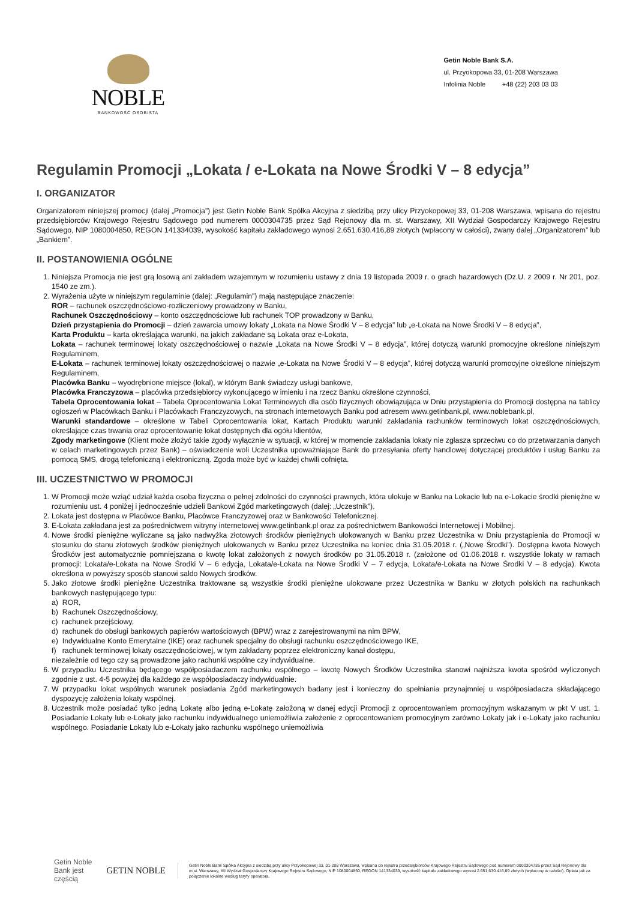NOBLE
BANKOWOŚĆ OSOBISTA
Getin Noble Bank S.A.
ul. Przyokopowa 33, 01-208 Warszawa
Infolinia Noble +48 (22) 203 03 03
Regulamin Promocji „Lokata / e-Lokata na Nowe Środki V – 8 edycja”
I. ORGANIZATOR
Organizatorem niniejszej promocji (dalej „Promocja”) jest Getin Noble Bank Spółka Akcyjna z siedzibą przy ulicy Przyokopowej 33, 01-208 Warszawa, wpisana do rejestru przedsiębiorców Krajowego Rejestru Sądowego pod numerem 0000304735 przez Sąd Rejonowy dla m. st. Warszawy, XII Wydział Gospodarczy Krajowego Rejestru Sądowego, NIP 1080004850, REGON 141334039, wysokość kapitału zakładowego wynosi 2.651.630.416,89 złotych (wpłacony w całości), zwany dalej „Organizatorem” lub „Bankiem”.
II. POSTANOWIENIA OGÓLNE
1. Niniejsza Promocja nie jest grą losową ani zakładem wzajemnym w rozumieniu ustawy z dnia 19 listopada 2009 r. o grach hazardowych (Dz.U. z 2009 r. Nr 201, poz. 1540 ze zm.).
2. Wyrażenia użyte w niniejszym regulaminie (dalej: „Regulamin”) mają następujące znaczenie:
ROR – rachunek oszczędnościowo-rozliczeniowy prowadzony w Banku,
Rachunek Oszczędnościowy – konto oszczędnościowe lub rachunek TOP prowadzony w Banku,
Dzień przystąpienia do Promocji – dzień zawarcia umowy lokaty „Lokata na Nowe Środki V – 8 edycja” lub „e-Lokata na Nowe Środki V – 8 edycja”,
Karta Produktu – karta określająca warunki, na jakich zakładane są Lokata oraz e-Lokata,
Lokata – rachunek terminowej lokaty oszczędnościowej o nazwie „Lokata na Nowe Środki V – 8 edycja”, której dotyczą warunki promocyjne określone niniejszym Regulaminem,
E-Lokata – rachunek terminowej lokaty oszczędnościowej o nazwie „e-Lokata na Nowe Środki V – 8 edycja”, której dotyczą warunki promocyjne określone niniejszym Regulaminem,
Placówka Banku – wyodrębnione miejsce (lokal), w którym Bank świadczy usługi bankowe,
Placówka Franczyzowa – placówka przedsiębiorcy wykonującego w imieniu i na rzecz Banku określone czynności,
Tabela Oprocentowania lokat – Tabela Oprocentowania Lokat Terminowych dla osób fizycznych obowiązująca w Dniu przystąpienia do Promocji dostępna na tablicy ogłoszeń w Placówkach Banku i Placówkach Franczyzowych, na stronach internetowych Banku pod adresem www.getinbank.pl, www.noblebank.pl,
Warunki standardowe – określone w Tabeli Oprocentowania lokat, Kartach Produktu warunki zakładania rachunków terminowych lokat oszczędnościowych, określające czas trwania oraz oprocentowanie lokat dostępnych dla ogółu klientów,
Zgody marketingowe (Klient może złożyć takie zgody wyłącznie w sytuacji, w której w momencie zakładania lokaty nie zgłasza sprzeciwu co do przetwarzania danych w celach marketingowych przez Bank) – oświadczenie woli Uczestnika upoważniające Bank do przesyłania oferty handlowej dotyczącej produktów i usług Banku za pomocą SMS, drogą telefoniczną i elektroniczną. Zgoda może być w każdej chwili cofnięta.
III. UCZESTNICTWO W PROMOCJI
1. W Promocji może wziąć udział każda osoba fizyczna o pełnej zdolności do czynności prawnych, która ulokuje w Banku na Lokacie lub na e-Lokacie środki pieniężne w rozumieniu ust. 4 poniżej i jednocześnie udzieli Bankowi Zgód marketingowych (dalej: „Uczestnik”).
2. Lokata jest dostępna w Placówce Banku, Placówce Franczyzowej oraz w Bankowości Telefonicznej.
3. E-Lokata zakładana jest za pośrednictwem witryny internetowej www.getinbank.pl oraz za pośrednictwem Bankowości Internetowej i Mobilnej.
4. Nowe środki pieniężne wyliczane są jako nadwyżka złotowych środków pieniężnych ulokowanych w Banku przez Uczestnika w Dniu przystąpienia do Promocji w stosunku do stanu złotowych środków pieniężnych ulokowanych w Banku przez Uczestnika na koniec dnia 31.05.2018 r. („Nowe Środki”). Dostępna kwota Nowych Środków jest automatycznie pomniejszana o kwotę lokat założonych z nowych środków po 31.05.2018 r. (założone od 01.06.2018 r. wszystkie lokaty w ramach promocji: Lokata/e-Lokata na Nowe Środki V – 6 edycja, Lokata/e-Lokata na Nowe Środki V – 7 edycja, Lokata/e-Lokata na Nowe Środki V – 8 edycja). Kwota określona w powyższy sposób stanowi saldo Nowych środków.
5. Jako złotowe środki pieniężne Uczestnika traktowane są wszystkie środki pieniężne ulokowane przez Uczestnika w Banku w złotych polskich na rachunkach bankowych następującego typu:
a) ROR,
b) Rachunek Oszczędnościowy,
c) rachunek przejściowy,
d) rachunek do obsługi bankowych papierów wartościowych (BPW) wraz z zarejestrowanymi na nim BPW,
e) Indywidualne Konto Emerytalne (IKE) oraz rachunek specjalny do obsługi rachunku oszczędnościowego IKE,
f) rachunek terminowej lokaty oszczędnościowej, w tym zakładany poprzez elektroniczny kanał dostępu,
niezależnie od tego czy są prowadzone jako rachunki wspólne czy indywidualne.
6. W przypadku Uczestnika będącego współposiadaczem rachunku wspólnego – kwotę Nowych Środków Uczestnika stanowi najniższa kwota spośród wyliczonych zgodnie z ust. 4-5 powyżej dla każdego ze współposiadaczy indywidualnie.
7. W przypadku lokat wspólnych warunek posiadania Zgód marketingowych badany jest i konieczny do spełniania przynajmniej u współposiadacza składającego dyspozycję założenia lokaty wspólnej.
8. Uczestnik może posiadać tylko jedną Lokatę albo jedną e-Lokatę założoną w danej edycji Promocji z oprocentowaniem promocyjnym wskazanym w pkt V ust. 1. Posiadanie Lokaty lub e-Lokaty jako rachunku indywidualnego uniemożliwia założenie z oprocentowaniem promocyjnym zarówno Lokaty jak i e-Lokaty jako rachunku wspólnego. Posiadanie Lokaty lub e-Lokaty jako rachunku wspólnego uniemożliwia
Getin Noble Bank jest częścią GETIN NOBLE
Getin Noble Bank Spółka Akcyjna z siedzibą przy ulicy Przyokopowej 33, 01-208 Warszawa, wpisana do rejestru przedsiębiorców Krajowego Rejestru Sądowego pod numerem 0000304735 przez Sąd Rejonowy dla m.st. Warszawy, XII Wydział Gospodarczy Krajowego Rejestru Sądowego, NIP 1080004850, REGON 141334039, wysokość kapitału zakładowego wynosi 2.651.630.416,89 złotych (wpłacony w całości). Opłata jak za połączenie lokalne według taryfy operatora.